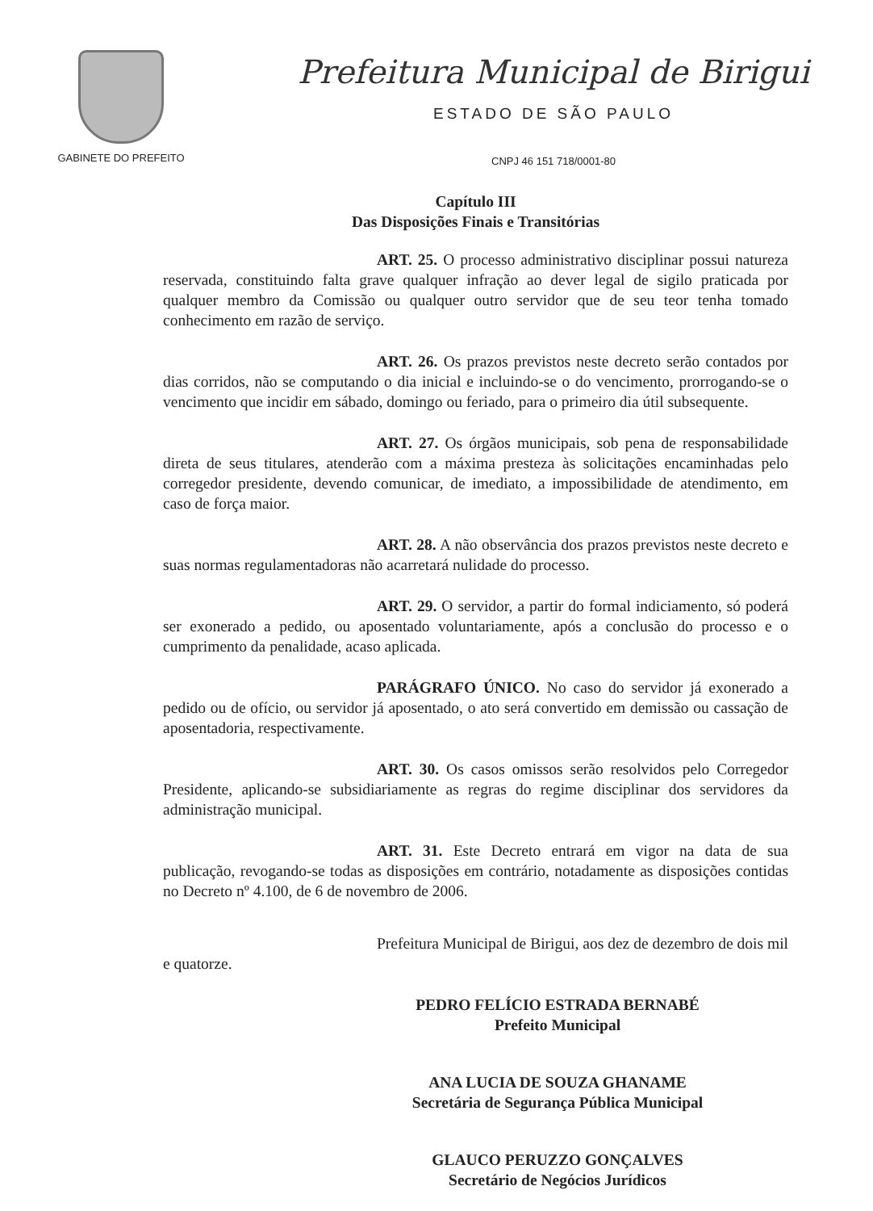GABINETE DO PREFEITO
Prefeitura Municipal de Birigui
ESTADO DE SÃO PAULO
CNPJ 46 151 718/0001-80
Capítulo III
Das Disposições Finais e Transitórias
ART. 25. O processo administrativo disciplinar possui natureza reservada, constituindo falta grave qualquer infração ao dever legal de sigilo praticada por qualquer membro da Comissão ou qualquer outro servidor que de seu teor tenha tomado conhecimento em razão de serviço.
ART. 26. Os prazos previstos neste decreto serão contados por dias corridos, não se computando o dia inicial e incluindo-se o do vencimento, prorrogando-se o vencimento que incidir em sábado, domingo ou feriado, para o primeiro dia útil subsequente.
ART. 27. Os órgãos municipais, sob pena de responsabilidade direta de seus titulares, atenderão com a máxima presteza às solicitações encaminhadas pelo corregedor presidente, devendo comunicar, de imediato, a impossibilidade de atendimento, em caso de força maior.
ART. 28. A não observância dos prazos previstos neste decreto e suas normas regulamentadoras não acarretará nulidade do processo.
ART. 29. O servidor, a partir do formal indiciamento, só poderá ser exonerado a pedido, ou aposentado voluntariamente, após a conclusão do processo e o cumprimento da penalidade, acaso aplicada.
PARÁGRAFO ÚNICO. No caso do servidor já exonerado a pedido ou de ofício, ou servidor já aposentado, o ato será convertido em demissão ou cassação de aposentadoria, respectivamente.
ART. 30. Os casos omissos serão resolvidos pelo Corregedor Presidente, aplicando-se subsidiariamente as regras do regime disciplinar dos servidores da administração municipal.
ART. 31. Este Decreto entrará em vigor na data de sua publicação, revogando-se todas as disposições em contrário, notadamente as disposições contidas no Decreto nº 4.100, de 6 de novembro de 2006.
Prefeitura Municipal de Birigui, aos dez de dezembro de dois mil e quatorze.
PEDRO FELÍCIO ESTRADA BERNABÉ
Prefeito Municipal
ANA LUCIA DE SOUZA GHANAME
Secretária de Segurança Pública Municipal
GLAUCO PERUZZO GONÇALVES
Secretário de Negócios Jurídicos